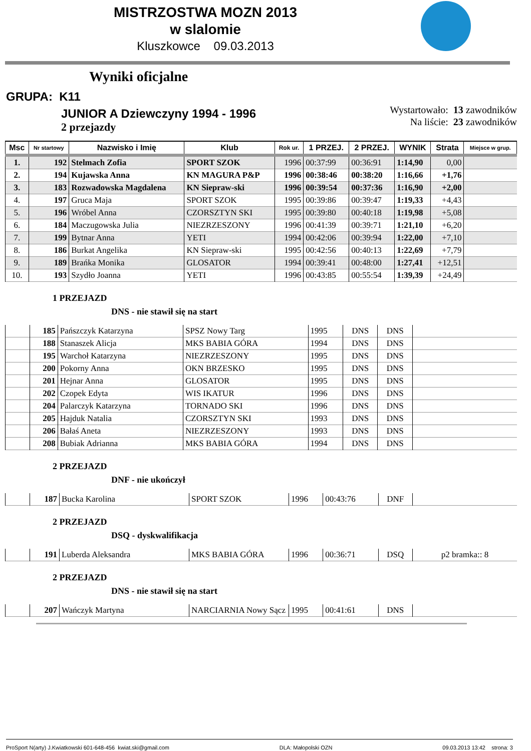MISTRZOSTWA MOZN 2013
w slalomie
Kluszkowce 09.03.2013
Wyniki oficjalne
GRUPA: K11
JUNIOR A Dziewczyny 1994 - 1996
2 przejazdy
Wystartowało: 13 zawodników
Na liście: 23 zawodników
| Msc | Nr startowy | Nazwisko i Imię | Klub | Rok ur. | 1 PRZEJ. | 2 PRZEJ. | WYNIK | Strata | Miejsce w grup. |
| --- | --- | --- | --- | --- | --- | --- | --- | --- | --- |
| 1. | 192 | Stelmach Zofia | SPORT SZOK | 1996 | 00:37:99 | 00:36:91 | 1:14,90 | 0,00 | |
| 2. | 194 | Kujawska Anna | KN MAGURA P&P | 1996 | 00:38:46 | 00:38:20 | 1:16,66 | +1,76 | |
| 3. | 183 | Rozwadowska Magdalena | KN Siepraw-ski | 1996 | 00:39:54 | 00:37:36 | 1:16,90 | +2,00 | |
| 4. | 197 | Gruca Maja | SPORT SZOK | 1995 | 00:39:86 | 00:39:47 | 1:19,33 | +4,43 | |
| 5. | 196 | Wróbel Anna | CZORSZTYN SKI | 1995 | 00:39:80 | 00:40:18 | 1:19,98 | +5,08 | |
| 6. | 184 | Maczugowska Julia | NIEZRZESZONY | 1996 | 00:41:39 | 00:39:71 | 1:21,10 | +6,20 | |
| 7. | 199 | Bytnar Anna | YETI | 1994 | 00:42:06 | 00:39:94 | 1:22,00 | +7,10 | |
| 8. | 186 | Burkat Angelika | KN Siepraw-ski | 1995 | 00:42:56 | 00:40:13 | 1:22,69 | +7,79 | |
| 9. | 189 | Brańka Monika | GLOSATOR | 1994 | 00:39:41 | 00:48:00 | 1:27,41 | +12,51 | |
| 10. | 193 | Szydło Joanna | YETI | 1996 | 00:43:85 | 00:55:54 | 1:39,39 | +24,49 | |
1 PRZEJAZD
DNS - nie stawił się na start
| | 185 | Pańszczyk Katarzyna | SPSZ Nowy Targ | 1995 | DNS | DNS | |
| | 188 | Stanaszek Alicja | MKS BABIA GÓRA | 1994 | DNS | DNS | |
| | 195 | Warchoł Katarzyna | NIEZRZESZONY | 1995 | DNS | DNS | |
| | 200 | Pokorny Anna | OKN BRZESKO | 1995 | DNS | DNS | |
| | 201 | Hejnar Anna | GLOSATOR | 1995 | DNS | DNS | |
| | 202 | Czopek Edyta | WIS IKATUR | 1996 | DNS | DNS | |
| | 204 | Palarczyk Katarzyna | TORNADO SKI | 1996 | DNS | DNS | |
| | 205 | Hajduk Natalia | CZORSZTYN SKI | 1993 | DNS | DNS | |
| | 206 | Bałaś Aneta | NIEZRZESZONY | 1993 | DNS | DNS | |
| | 208 | Bubiak Adrianna | MKS BABIA GÓRA | 1994 | DNS | DNS | |
2 PRZEJAZD
DNF - nie ukończył
| | 187 | Bucka Karolina | SPORT SZOK | 1996 | 00:43:76 | DNF | |
2 PRZEJAZD
DSQ - dyskwalifikacja
| | 191 | Luberda Aleksandra | MKS BABIA GÓRA | 1996 | 00:36:71 | DSQ | p2 bramka:: 8 |
2 PRZEJAZD
DNS - nie stawił się na start
| | 207 | Wańczyk Martyna | NARCIARNIA Nowy Sącz | 1995 | 00:41:61 | DNS | |
ProSport N(arty) J.Kwiatkowski 601-648-456 kwiat.ski@gmail.com DLA: Małopolski OZN 09.03.2013 13:42 strona: 3